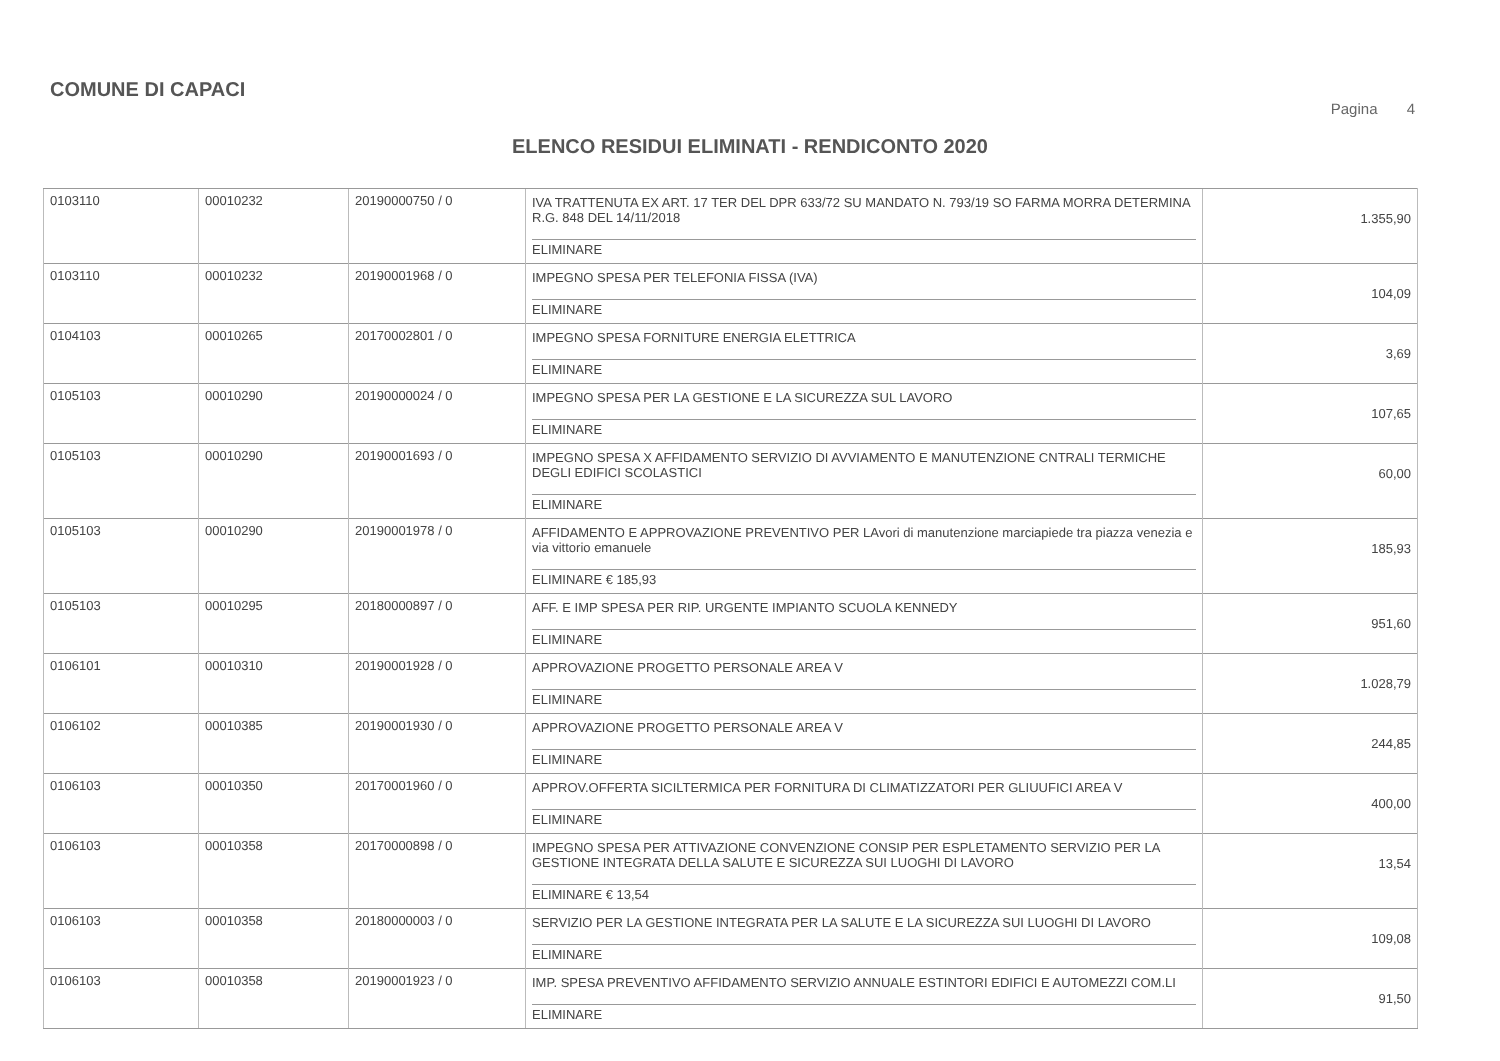COMUNE DI CAPACI
Pagina 4
ELENCO RESIDUI ELIMINATI - RENDICONTO 2020
| 0103110 | 00010232 | 20190000750 / 0 | IVA TRATTENUTA EX ART. 17 TER DEL DPR 633/72 SU MANDATO N. 793/19 SO FARMA MORRA DETERMINA R.G. 848 DEL 14/11/2018 ELIMINARE | 1.355,90 |
| 0103110 | 00010232 | 20190001968 / 0 | IMPEGNO SPESA PER TELEFONIA FISSA (IVA) ELIMINARE | 104,09 |
| 0104103 | 00010265 | 20170002801 / 0 | IMPEGNO SPESA FORNITURE ENERGIA ELETTRICA ELIMINARE | 3,69 |
| 0105103 | 00010290 | 20190000024 / 0 | IMPEGNO SPESA PER LA GESTIONE E LA SICUREZZA SUL LAVORO ELIMINARE | 107,65 |
| 0105103 | 00010290 | 20190001693 / 0 | IMPEGNO SPESA X AFFIDAMENTO SERVIZIO DI AVVIAMENTO E MANUTENZIONE CNTRALI TERMICHE DEGLI EDIFICI SCOLASTICI ELIMINARE | 60,00 |
| 0105103 | 00010290 | 20190001978 / 0 | AFFIDAMENTO E APPROVAZIONE PREVENTIVO PER LAvori di manutenzione marciapiede tra piazza venezia e via vittorio emanuele ELIMINARE € 185,93 | 185,93 |
| 0105103 | 00010295 | 20180000897 / 0 | AFF. E IMP SPESA PER RIP. URGENTE IMPIANTO SCUOLA KENNEDY ELIMINARE | 951,60 |
| 0106101 | 00010310 | 20190001928 / 0 | APPROVAZIONE PROGETTO PERSONALE AREA V ELIMINARE | 1.028,79 |
| 0106102 | 00010385 | 20190001930 / 0 | APPROVAZIONE PROGETTO PERSONALE AREA V ELIMINARE | 244,85 |
| 0106103 | 00010350 | 20170001960 / 0 | APPROV.OFFERTA SICILTERMICA PER FORNITURA DI CLIMATIZZATORI PER GLIUUFICI AREA V ELIMINARE | 400,00 |
| 0106103 | 00010358 | 20170000898 / 0 | IMPEGNO SPESA PER ATTIVAZIONE CONVENZIONE CONSIP PER ESPLETAMENTO SERVIZIO PER LA GESTIONE INTEGRATA DELLA SALUTE E SICUREZZA SUI LUOGHI DI LAVORO ELIMINARE € 13,54 | 13,54 |
| 0106103 | 00010358 | 20180000003 / 0 | SERVIZIO PER LA GESTIONE INTEGRATA PER LA SALUTE E LA SICUREZZA SUI LUOGHI DI LAVORO ELIMINARE | 109,08 |
| 0106103 | 00010358 | 20190001923 / 0 | IMP. SPESA PREVENTIVO AFFIDAMENTO SERVIZIO ANNUALE ESTINTORI EDIFICI E AUTOMEZZI COM.LI ELIMINARE | 91,50 |